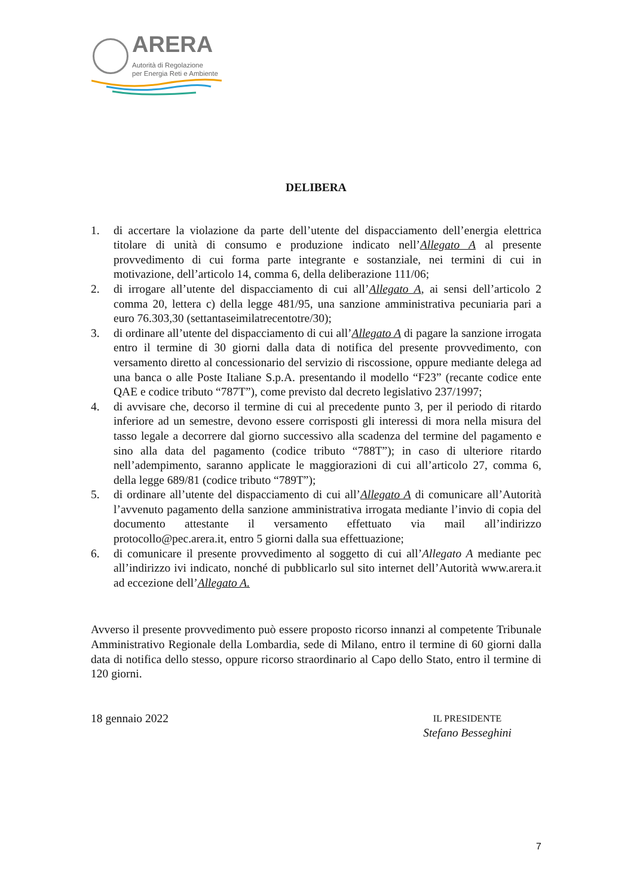ARERA
Autorità di Regolazione
per Energia Reti e Ambiente
DELIBERA
1. di accertare la violazione da parte dell’utente del dispacciamento dell’energia elettrica titolare di unità di consumo e produzione indicato nell’Allegato A al presente provvedimento di cui forma parte integrante e sostanziale, nei termini di cui in motivazione, dell’articolo 14, comma 6, della deliberazione 111/06;
2. di irrogare all’utente del dispacciamento di cui all’Allegato A, ai sensi dell’articolo 2 comma 20, lettera c) della legge 481/95, una sanzione amministrativa pecuniaria pari a euro 76.303,30 (settantaseimilatrecentotre/30);
3. di ordinare all’utente del dispacciamento di cui all’Allegato A di pagare la sanzione irrogata entro il termine di 30 giorni dalla data di notifica del presente provvedimento, con versamento diretto al concessionario del servizio di riscossione, oppure mediante delega ad una banca o alle Poste Italiane S.p.A. presentando il modello “F23” (recante codice ente QAE e codice tributo “787T”), come previsto dal decreto legislativo 237/1997;
4. di avvisare che, decorso il termine di cui al precedente punto 3, per il periodo di ritardo inferiore ad un semestre, devono essere corrisposti gli interessi di mora nella misura del tasso legale a decorrere dal giorno successivo alla scadenza del termine del pagamento e sino alla data del pagamento (codice tributo “788T”); in caso di ulteriore ritardo nell’adempimento, saranno applicate le maggiorazioni di cui all’articolo 27, comma 6, della legge 689/81 (codice tributo “789T”);
5. di ordinare all’utente del dispacciamento di cui all’Allegato A di comunicare all’Autorità l’avvenuto pagamento della sanzione amministrativa irrogata mediante l’invio di copia del documento attestante il versamento effettuato via mail all’indirizzo protocollo@pec.arera.it, entro 5 giorni dalla sua effettuazione;
6. di comunicare il presente provvedimento al soggetto di cui all’Allegato A mediante pec all’indirizzo ivi indicato, nonché di pubblicarlo sul sito internet dell’Autorità www.arera.it ad eccezione dell’Allegato A.
Avverso il presente provvedimento può essere proposto ricorso innanzi al competente Tribunale Amministrativo Regionale della Lombardia, sede di Milano, entro il termine di 60 giorni dalla data di notifica dello stesso, oppure ricorso straordinario al Capo dello Stato, entro il termine di 120 giorni.
18 gennaio 2022
IL PRESIDENTE
Stefano Besseghini
7